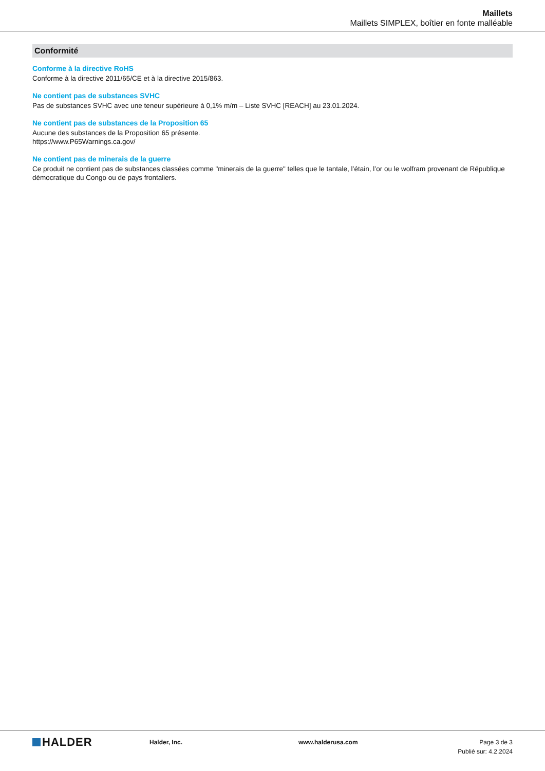Maillets
Maillets SIMPLEX, boîtier en fonte malléable
Conformité
Conforme à la directive RoHS
Conforme à la directive 2011/65/CE et à la directive 2015/863.
Ne contient pas de substances SVHC
Pas de substances SVHC avec une teneur supérieure à 0,1% m/m – Liste SVHC [REACH] au 23.01.2024.
Ne contient pas de substances de la Proposition 65
Aucune des substances de la Proposition 65 présente.
https://www.P65Warnings.ca.gov/
Ne contient pas de minerais de la guerre
Ce produit ne contient pas de substances classées comme "minerais de la guerre" telles que le tantale, l’étain, l’or ou le wolfram provenant de République démocratique du Congo ou de pays frontaliers.
HALDER
Halder, Inc. www.halderusa.com Page 3 de 3
Publié sur: 4.2.2024